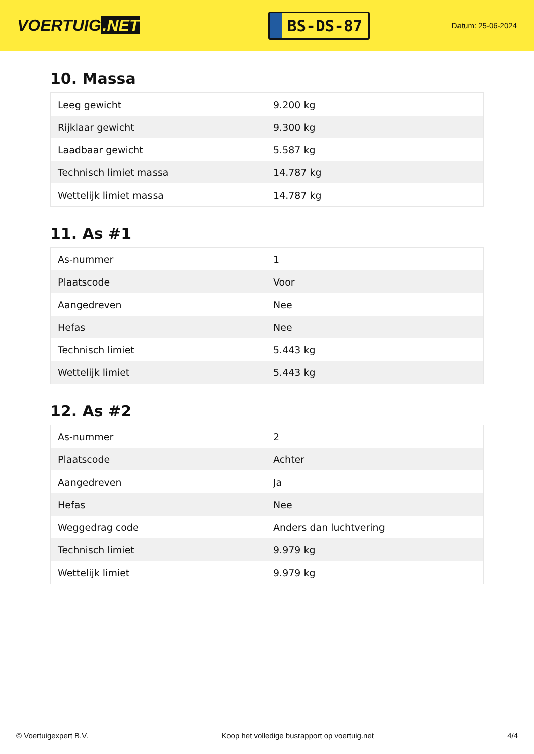VOERTUIG.NET
BS-DS-87
Datum: 25-06-2024
10. Massa
| Leeg gewicht | 9.200 kg |
| Rijklaar gewicht | 9.300 kg |
| Laadbaar gewicht | 5.587 kg |
| Technisch limiet massa | 14.787 kg |
| Wettelijk limiet massa | 14.787 kg |
11. As #1
| As-nummer | 1 |
| Plaatscode | Voor |
| Aangedreven | Nee |
| Hefas | Nee |
| Technisch limiet | 5.443 kg |
| Wettelijk limiet | 5.443 kg |
12. As #2
| As-nummer | 2 |
| Plaatscode | Achter |
| Aangedreven | Ja |
| Hefas | Nee |
| Weggedrag code | Anders dan luchtvering |
| Technisch limiet | 9.979 kg |
| Wettelijk limiet | 9.979 kg |
© Voertuigexpert B.V. Koop het volledige busrapport op voertuig.net 4/4